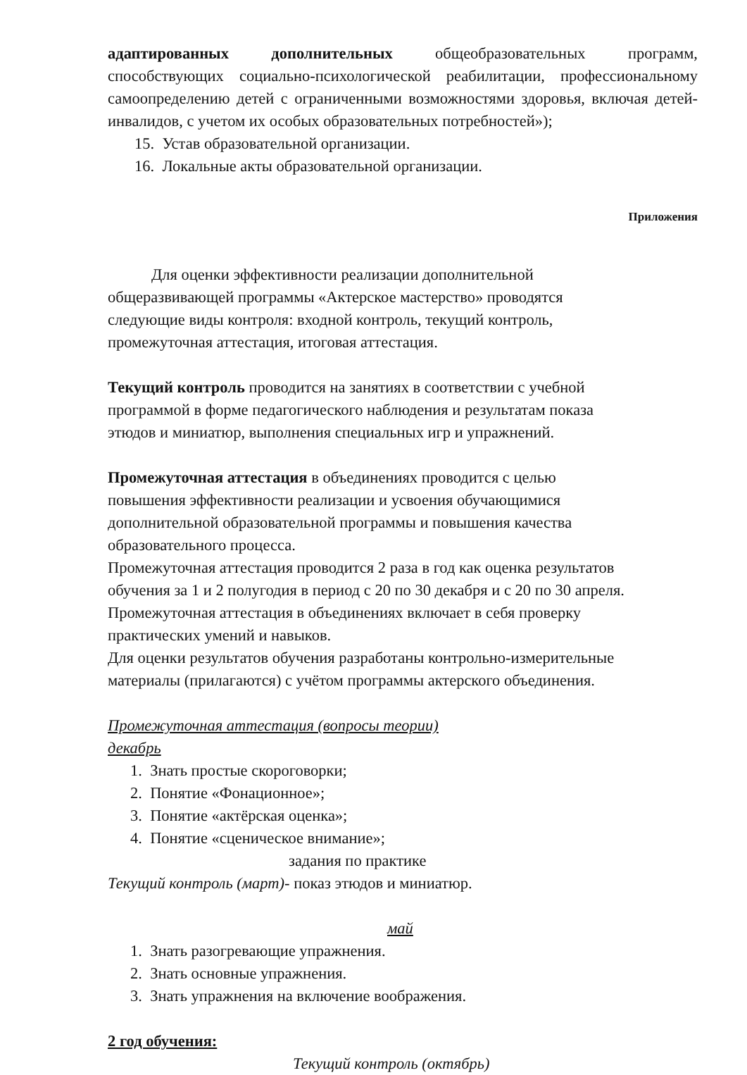адаптированных дополнительных общеобразовательных программ, способствующих социально-психологической реабилитации, профессиональному самоопределению детей с ограниченными возможностями здоровья, включая детей-инвалидов, с учетом их особых образовательных потребностей»);
15. Устав образовательной организации.
16. Локальные акты образовательной организации.
Приложения
Для оценки эффективности реализации дополнительной
общеразвивающей программы «Актерское мастерство» проводятся
следующие виды контроля: входной контроль, текущий контроль,
промежуточная аттестация, итоговая аттестация.
Текущий контроль проводится на занятиях в соответствии с учебной
программой в форме педагогического наблюдения и результатам показа
этюдов и миниатюр, выполнения специальных игр и упражнений.
Промежуточная аттестация в объединениях проводится с целью
повышения эффективности реализации и усвоения обучающимися
дополнительной образовательной программы и повышения качества
образовательного процесса.
Промежуточная аттестация проводится 2 раза в год как оценка результатов
обучения за 1 и 2 полугодия в период с 20 по 30 декабря и с 20 по 30 апреля.
Промежуточная аттестация в объединениях включает в себя проверку
практических умений и навыков.
Для оценки результатов обучения разработаны контрольно-измерительные
материалы (прилагаются) с учётом программы актерского объединения.
Промежуточная аттестация (вопросы теории)
декабрь
1. Знать простые скороговорки;
2. Понятие «Фонационное»;
3. Понятие «актёрская оценка»;
4. Понятие «сценическое внимание»;
задания по практике
Текущий контроль (март)- показ этюдов и миниатюр.
май
1. Знать разогревающие упражнения.
2. Знать основные упражнения.
3. Знать упражнения на включение воображения.
2 год обучения:
Текущий контроль (октябрь)